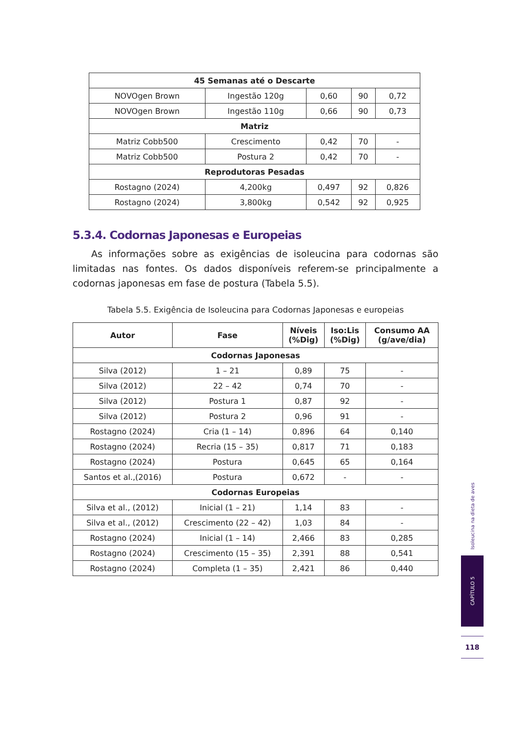| 45 Semanas até o Descarte | | | | |
| NOVOgen Brown | Ingestão 120g | 0,60 | 90 | 0,72 |
| NOVOgen Brown | Ingestão 110g | 0,66 | 90 | 0,73 |
| Matriz | | | | |
| Matriz Cobb500 | Crescimento | 0,42 | 70 | - |
| Matriz Cobb500 | Postura 2 | 0,42 | 70 | - |
| Reprodutoras Pesadas | | | | |
| Rostagno (2024) | 4,200kg | 0,497 | 92 | 0,826 |
| Rostagno (2024) | 3,800kg | 0,542 | 92 | 0,925 |
5.3.4. Codornas Japonesas e Europeias
As informações sobre as exigências de isoleucina para codornas são limitadas nas fontes. Os dados disponíveis referem-se principalmente a codornas japonesas em fase de postura (Tabela 5.5).
Tabela 5.5. Exigência de Isoleucina para Codornas Japonesas e europeias
| Autor | Fase | Níveis (%Dig) | Iso:Lis (%Dig) | Consumo AA (g/ave/dia) |
| --- | --- | --- | --- | --- |
| Codornas Japonesas | | | | |
| Silva (2012) | 1 – 21 | 0,89 | 75 | - |
| Silva (2012) | 22 – 42 | 0,74 | 70 | - |
| Silva (2012) | Postura 1 | 0,87 | 92 | - |
| Silva (2012) | Postura 2 | 0,96 | 91 | - |
| Rostagno (2024) | Cria (1 – 14) | 0,896 | 64 | 0,140 |
| Rostagno (2024) | Recria (15 – 35) | 0,817 | 71 | 0,183 |
| Rostagno (2024) | Postura | 0,645 | 65 | 0,164 |
| Santos et al.,(2016) | Postura | 0,672 | - | - |
| Codornas Europeias | | | | |
| Silva et al., (2012) | Inicial (1 – 21) | 1,14 | 83 | - |
| Silva et al., (2012) | Crescimento (22 – 42) | 1,03 | 84 | - |
| Rostagno (2024) | Inicial (1 – 14) | 2,466 | 83 | 0,285 |
| Rostagno (2024) | Crescimento (15 – 35) | 2,391 | 88 | 0,541 |
| Rostagno (2024) | Completa (1 – 35) | 2,421 | 86 | 0,440 |
Isoleucina na dieta de aves
CAPÍTULO 5
118